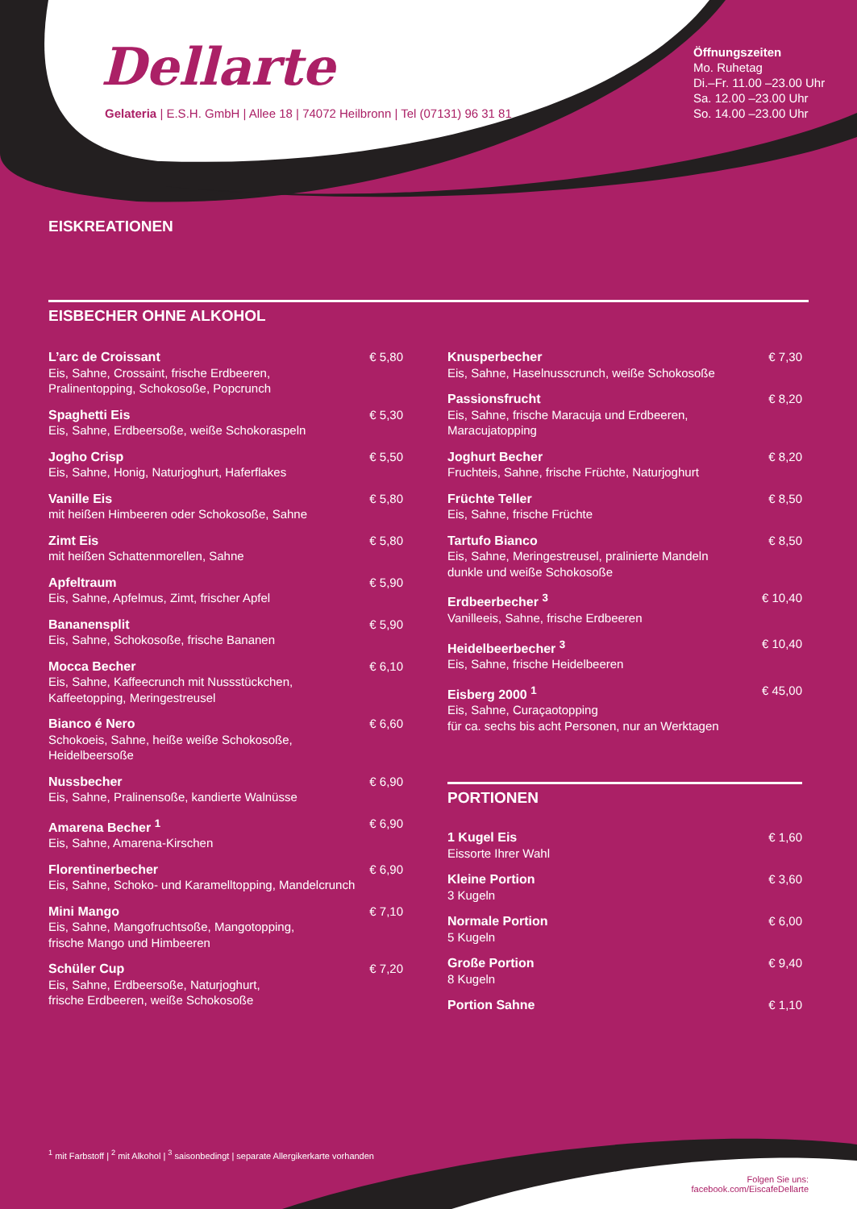Dellarte
Gelateria | E.S.H. GmbH | Allee 18 | 74072 Heilbronn | Tel (07131) 96 31 81
Öffnungszeiten
Mo. Ruhetag
Di.–Fr. 11.00 –23.00 Uhr
Sa. 12.00 –23.00 Uhr
So. 14.00 –23.00 Uhr
EISKREATIONEN
EISBECHER OHNE ALKOHOL
L’arc de Croissant
Eis, Sahne, Crossaint, frische Erdbeeren,
Pralinentopping, Schokosoße, Popcrunch
€ 5,80
Spaghetti Eis
Eis, Sahne, Erdbeersoße, weiße Schokoraspeln
€ 5,30
Jogho Crisp
Eis, Sahne, Honig, Naturjoghurt, Haferflakes
€ 5,50
Vanille Eis
mit heißen Himbeeren oder Schokosoße, Sahne
€ 5,80
Zimt Eis
mit heißen Schattenmorellen, Sahne
€ 5,80
Apfeltraum
Eis, Sahne, Apfelmus, Zimt, frischer Apfel
€ 5,90
Bananensplit
Eis, Sahne, Schokosoße, frische Bananen
€ 5,90
Mocca Becher
Eis, Sahne, Kaffeecrunch mit Nussstückchen,
Kaffeetopping, Meringestreusel
€ 6,10
Bianco é Nero
Schokoeis, Sahne, heiße weiße Schokosoße,
Heidelbeersoße
€ 6,60
Nussbecher
Eis, Sahne, Pralinensoße, kandierte Walnüsse
€ 6,90
Amarena Becher <sup>1</sup>
Eis, Sahne, Amarena-Kirschen
€ 6,90
Florentinerbecher
Eis, Sahne, Schoko- und Karamelltopping, Mandelcrunch
€ 6,90
Mini Mango
Eis, Sahne, Mangofruchtsoße, Mangotopping,
frische Mango und Himbeeren
€ 7,10
Schüler Cup
Eis, Sahne, Erdbeersoße, Naturjoghurt,
frische Erdbeeren, weiße Schokosoße
€ 7,20
Knusperbecher
Eis, Sahne, Haselnusscrunch, weiße Schokosoße
€ 7,30
Passionsfrucht
Eis, Sahne, frische Maracuja und Erdbeeren,
Maracujatopping
€ 8,20
Joghurt Becher
Fruchteis, Sahne, frische Früchte, Naturjoghurt
€ 8,20
Früchte Teller
Eis, Sahne, frische Früchte
€ 8,50
Tartufo Bianco
Eis, Sahne, Meringestreusel, pralinierte Mandeln
dunkle und weiße Schokosoße
€ 8,50
Erdbeerbecher <sup>3</sup>
Vanilleeis, Sahne, frische Erdbeeren
€ 10,40
Heidelbeerbecher <sup>3</sup>
Eis, Sahne, frische Heidelbeeren
€ 10,40
Eisberg 2000 <sup>1</sup>
Eis, Sahne, Curaçaotopping
für ca. sechs bis acht Personen, nur an Werktagen
€ 45,00
PORTIONEN
1 Kugel Eis
Eissorte Ihrer Wahl
€ 1,60
Kleine Portion
3 Kugeln
€ 3,60
Normale Portion
5 Kugeln
€ 6,00
Große Portion
8 Kugeln
€ 9,40
Portion Sahne € 1,10
<sup>1</sup> mit Farbstoff | <sup>2</sup> mit Alkohol | <sup>3</sup> saisonbedingt | separate Allergikerkarte vorhanden
Folgen Sie uns:
facebook.com/EiscafeDellarte